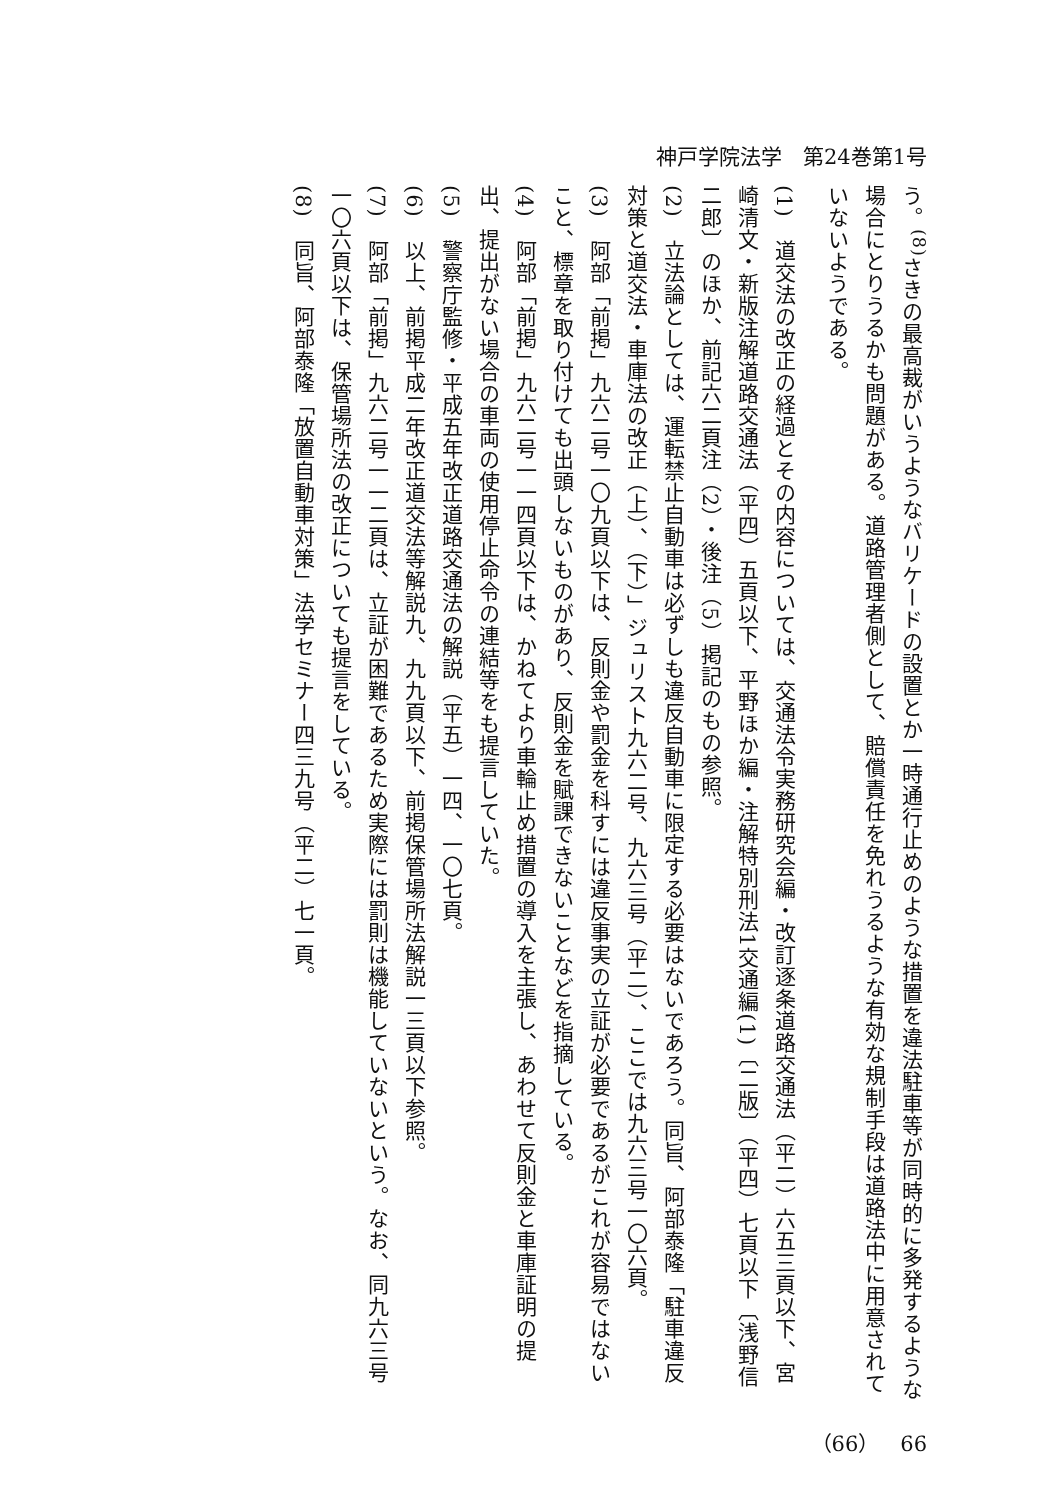神戸学院法学　第24巻第1号
う。<sup>(8)</sup>さきの最高裁がいうようなバリケードの設置とか一時通行止めのような措置を違法駐車等が同時的に多発するような場合にとりうるかも問題がある。道路管理者側として、賠償責任を免れうるような有効な規制手段は道路法中に用意されていないようである。
(1)　道交法の改正の経過とその内容については、交通法令実務研究会編・改訂逐条道路交通法（平二）六五三頁以下、宮崎清文・新版注解道路交通法（平四）五頁以下、平野ほか編・注解特別刑法1交通編(1)〔二版〕（平四）七頁以下〔浅野信二郎〕のほか、前記六二頁注（2）・後注（5）掲記のもの参照。
(2)　立法論としては、運転禁止自動車は必ずしも違反自動車に限定する必要はないであろう。同旨、阿部泰隆「駐車違反対策と道交法・車庫法の改正（上）、（下）」ジュリスト九六二号、九六三号（平二）、ここでは九六三号一〇六頁。
(3)　阿部「前掲」九六二号一〇九頁以下は、反則金や罰金を科すには違反事実の立証が必要であるがこれが容易ではないこと、標章を取り付けても出頭しないものがあり、反則金を賦課できないことなどを指摘している。
(4)　阿部「前掲」九六二号一一四頁以下は、かねてより車輪止め措置の導入を主張し、あわせて反則金と車庫証明の提出、提出がない場合の車両の使用停止命令の連結等をも提言していた。
(5)　警察庁監修・平成五年改正道路交通法の解説（平五）一四、一〇七頁。
(6)　以上、前掲平成二年改正道交法等解説九、九九頁以下、前掲保管場所法解説一三頁以下参照。
(7)　阿部「前掲」九六二号一一二頁は、立証が困難であるため実際には罰則は機能していないという。なお、同九六三号一〇六頁以下は、保管場所法の改正についても提言をしている。
(8)　同旨、阿部泰隆「放置自動車対策」法学セミナー四三九号（平二）七一頁。
（66）　66